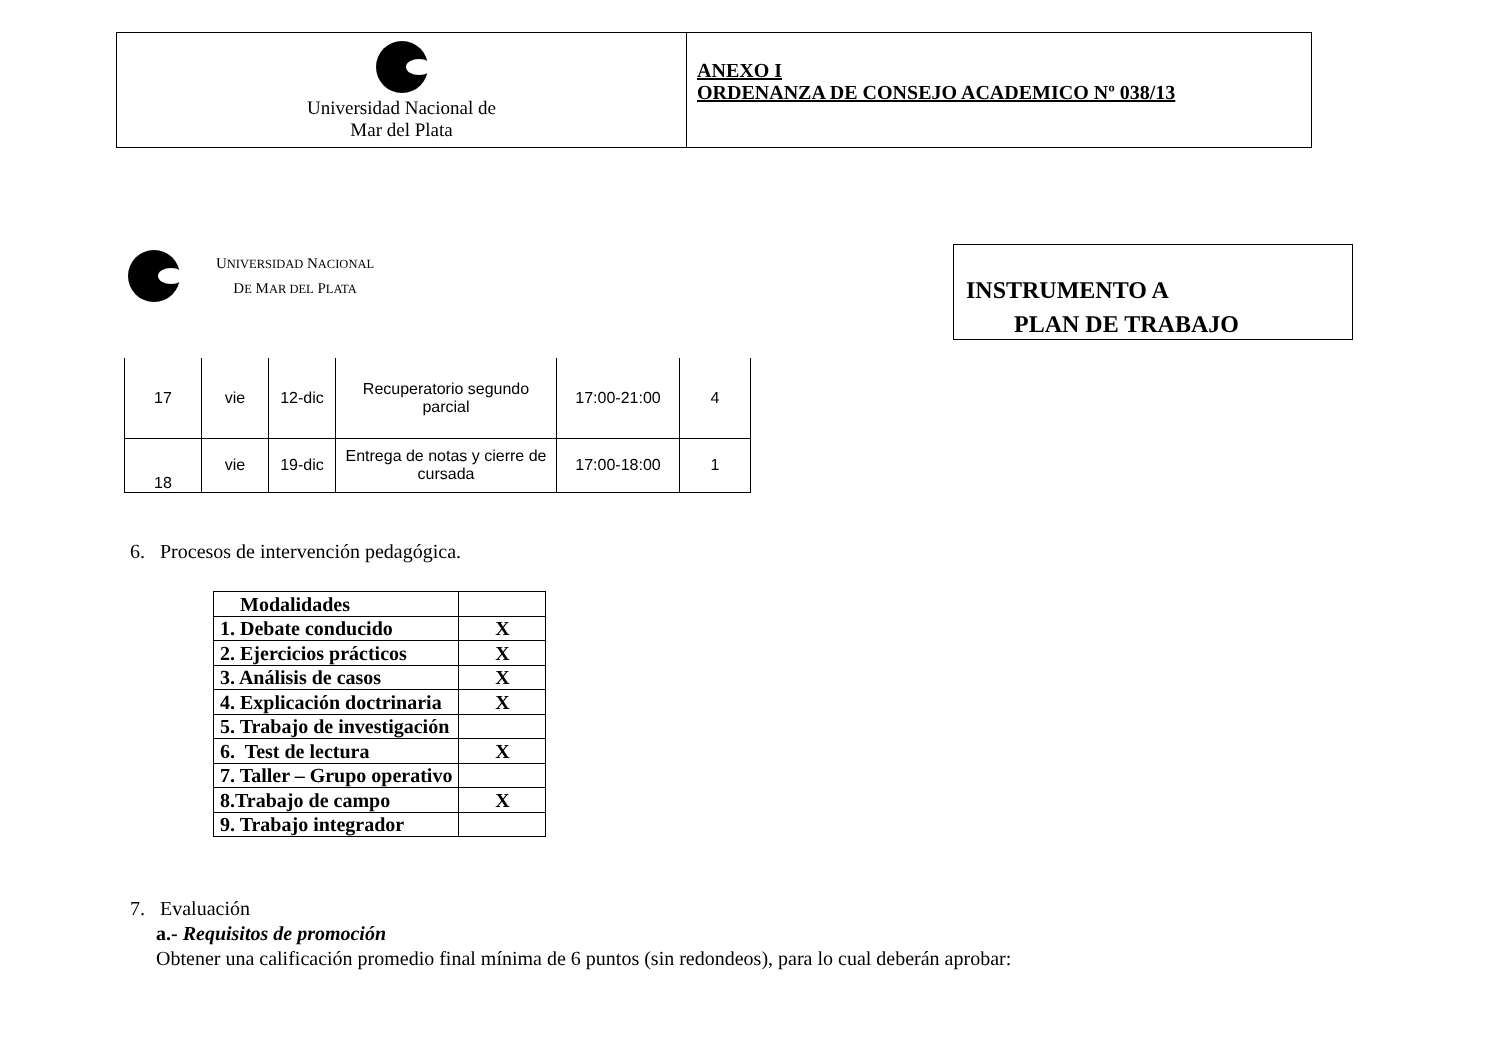Universidad Nacional de
Mar del Plata
ANEXO I
ORDENANZA DE CONSEJO ACADEMICO Nº 038/13
UNIVERSIDAD NACIONAL
DE MAR DEL PLATA
INSTRUMENTO A
PLAN DE TRABAJO
| 17 | vie | 12-dic | Recuperatorio segundo parcial | 17:00-21:00 | 4 |
| 18 | vie | 19-dic | Entrega de notas y cierre de cursada | 17:00-18:00 | 1 |
6. Procesos de intervención pedagógica.
| Modalidades | |
| 1. Debate conducido | X |
| 2. Ejercicios prácticos | X |
| 3. Análisis de casos | X |
| 4. Explicación doctrinaria | X |
| 5. Trabajo de investigación | |
| 6. Test de lectura | X |
| 7. Taller – Grupo operativo | |
| 8.Trabajo de campo | X |
| 9. Trabajo integrador | |
7. Evaluación
a.- Requisitos de promoción
Obtener una calificación promedio final mínima de 6 puntos (sin redondeos), para lo cual deberán aprobar: